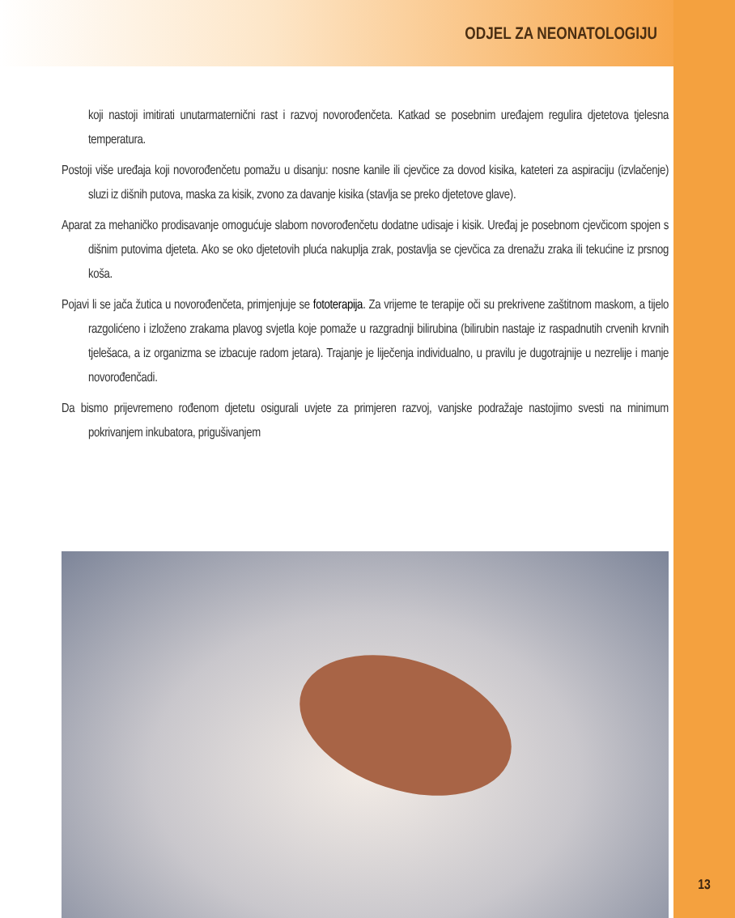ODJEL ZA NEONATOLOGIJU
koji nastoji imitirati unutarmaternični rast i razvoj novorođenčeta. Katkad se posebnim uređajem regulira djetetova tjelesna temperatura.
Postoji više uređaja koji novorođenčetu pomažu u disanju: nosne kanile ili cjevčice za dovod kisika, kateteri za aspiraciju (izvlačenje) sluzi iz dišnih putova, maska za kisik, zvono za davanje kisika (stavlja se preko djetetove glave).
Aparat za mehaničko prodisavanje omogućuje slabom novorođenčetu dodatne udisaje i kisik. Uređaj je posebnom cjevčicom spojen s dišnim putovima djeteta. Ako se oko djetetovih pluća nakuplja zrak, postavlja se cjevčica za drenažu zraka ili tekućine iz prsnog koša.
Pojavi li se jača žutica u novorođenčeta, primjenjuje se fototerapija. Za vrijeme te terapije oči su prekrivene zaštitnom maskom, a tijelo razgolićeno i izloženo zrakama plavog svjetla koje pomaže u razgradnji bilirubina (bilirubin nastaje iz raspadnutih crvenih krvnih tjelešaca, a iz organizma se izbacuje radom jetara). Trajanje je liječenja individualno, u pravilu je dugotrajnije u nezrelije i manje novorođenčadi.
Da bismo prijevremeno rođenom djetetu osigurali uvjete za primjeren razvoj, vanjske podražaje nastojimo svesti na minimum pokrivanjem inkubatora, prigušivanjem
13